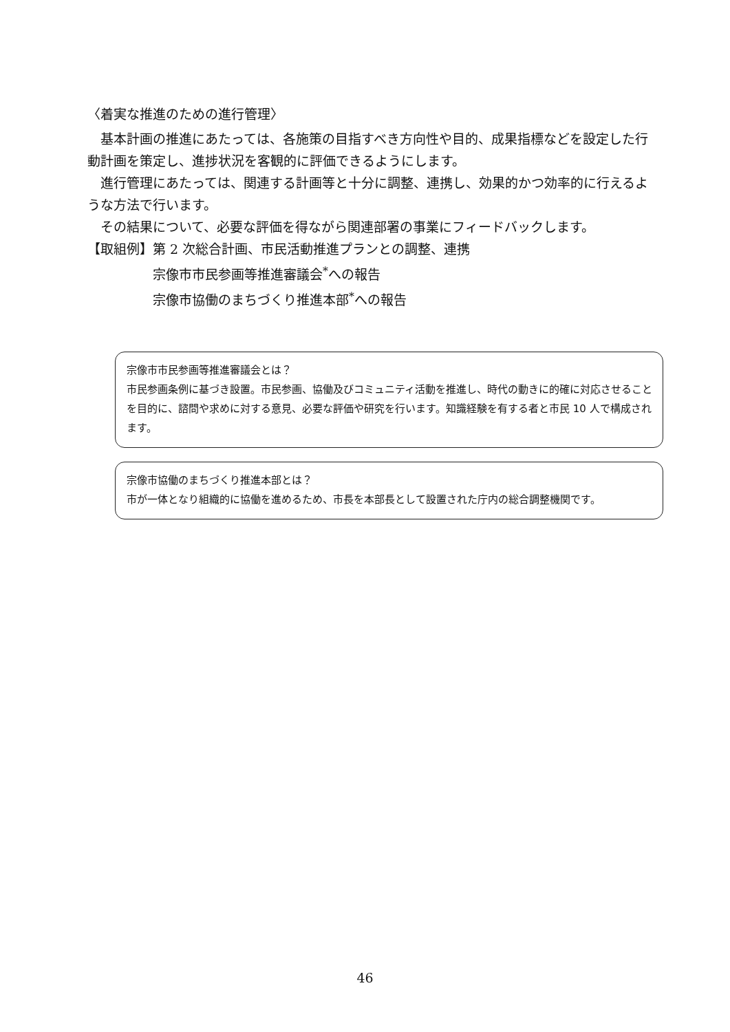〈着実な推進のための進行管理〉
基本計画の推進にあたっては、各施策の目指すべき方向性や目的、成果指標などを設定した行動計画を策定し、進捗状況を客観的に評価できるようにします。
進行管理にあたっては、関連する計画等と十分に調整、連携し、効果的かつ効率的に行えるような方法で行います。
その結果について、必要な評価を得ながら関連部署の事業にフィードバックします。
【取組例】 第 2 次総合計画、市民活動推進プランとの調整、連携
宗像市市民参画等推進審議会<sup>*</sup>への報告
宗像市協働のまちづくり推進本部<sup>*</sup>への報告
宗像市市民参画等推進審議会とは？
市民参画条例に基づき設置。市民参画、協働及びコミュニティ活動を推進し、時代の動きに的確に対応させることを目的に、諮問や求めに対する意見、必要な評価や研究を行います。知識経験を有する者と市民 10 人で構成されます。
宗像市協働のまちづくり推進本部とは？
市が一体となり組織的に協働を進めるため、市長を本部長として設置された庁内の総合調整機関です。
46